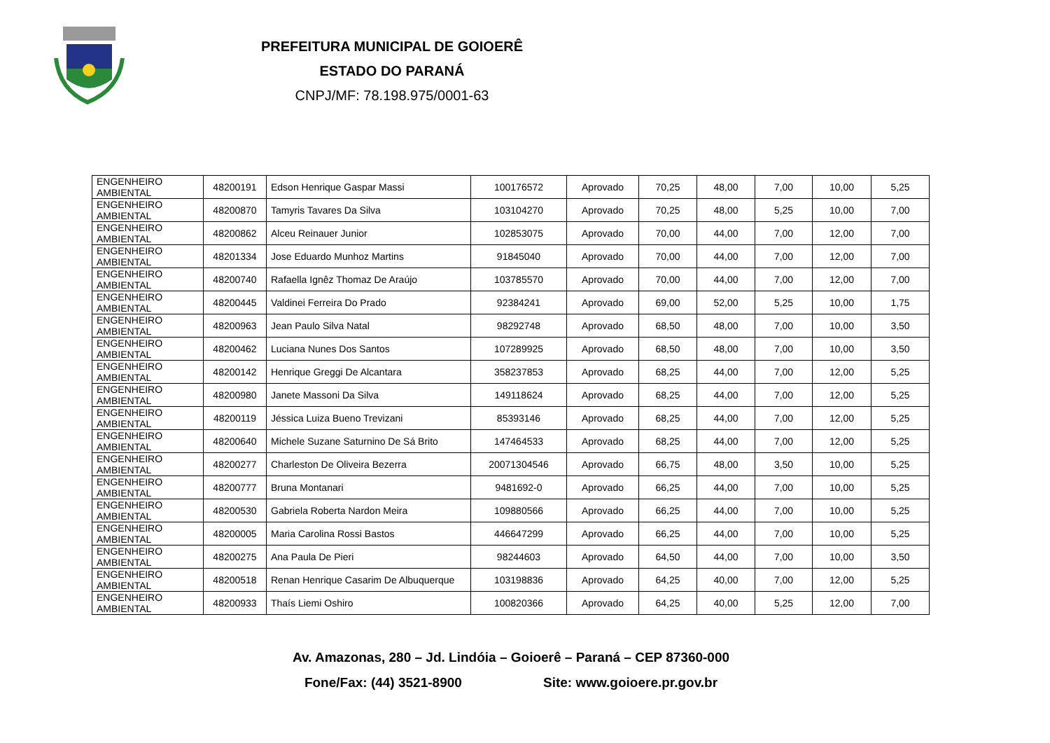PREFEITURA MUNICIPAL DE GOIOERÊ
ESTADO DO PARANÁ
CNPJ/MF: 78.198.975/0001-63
| ENGENHEIRO AMBIENTAL | 48200191 | Edson Henrique Gaspar Massi | 100176572 | Aprovado | 70,25 | 48,00 | 7,00 | 10,00 | 5,25 |
| ENGENHEIRO AMBIENTAL | 48200870 | Tamyris Tavares Da Silva | 103104270 | Aprovado | 70,25 | 48,00 | 5,25 | 10,00 | 7,00 |
| ENGENHEIRO AMBIENTAL | 48200862 | Alceu Reinauer Junior | 102853075 | Aprovado | 70,00 | 44,00 | 7,00 | 12,00 | 7,00 |
| ENGENHEIRO AMBIENTAL | 48201334 | Jose Eduardo Munhoz Martins | 91845040 | Aprovado | 70,00 | 44,00 | 7,00 | 12,00 | 7,00 |
| ENGENHEIRO AMBIENTAL | 48200740 | Rafaella Ignêz Thomaz De Araújo | 103785570 | Aprovado | 70,00 | 44,00 | 7,00 | 12,00 | 7,00 |
| ENGENHEIRO AMBIENTAL | 48200445 | Valdinei Ferreira Do Prado | 92384241 | Aprovado | 69,00 | 52,00 | 5,25 | 10,00 | 1,75 |
| ENGENHEIRO AMBIENTAL | 48200963 | Jean Paulo Silva Natal | 98292748 | Aprovado | 68,50 | 48,00 | 7,00 | 10,00 | 3,50 |
| ENGENHEIRO AMBIENTAL | 48200462 | Luciana Nunes Dos Santos | 107289925 | Aprovado | 68,50 | 48,00 | 7,00 | 10,00 | 3,50 |
| ENGENHEIRO AMBIENTAL | 48200142 | Henrique Greggi De Alcantara | 358237853 | Aprovado | 68,25 | 44,00 | 7,00 | 12,00 | 5,25 |
| ENGENHEIRO AMBIENTAL | 48200980 | Janete Massoni Da Silva | 149118624 | Aprovado | 68,25 | 44,00 | 7,00 | 12,00 | 5,25 |
| ENGENHEIRO AMBIENTAL | 48200119 | Jéssica Luiza Bueno Trevizani | 85393146 | Aprovado | 68,25 | 44,00 | 7,00 | 12,00 | 5,25 |
| ENGENHEIRO AMBIENTAL | 48200640 | Michele Suzane Saturnino De Sá Brito | 147464533 | Aprovado | 68,25 | 44,00 | 7,00 | 12,00 | 5,25 |
| ENGENHEIRO AMBIENTAL | 48200277 | Charleston De Oliveira Bezerra | 20071304546 | Aprovado | 66,75 | 48,00 | 3,50 | 10,00 | 5,25 |
| ENGENHEIRO AMBIENTAL | 48200777 | Bruna Montanari | 9481692-0 | Aprovado | 66,25 | 44,00 | 7,00 | 10,00 | 5,25 |
| ENGENHEIRO AMBIENTAL | 48200530 | Gabriela Roberta Nardon Meira | 109880566 | Aprovado | 66,25 | 44,00 | 7,00 | 10,00 | 5,25 |
| ENGENHEIRO AMBIENTAL | 48200005 | Maria Carolina Rossi Bastos | 446647299 | Aprovado | 66,25 | 44,00 | 7,00 | 10,00 | 5,25 |
| ENGENHEIRO AMBIENTAL | 48200275 | Ana Paula De Pieri | 98244603 | Aprovado | 64,50 | 44,00 | 7,00 | 10,00 | 3,50 |
| ENGENHEIRO AMBIENTAL | 48200518 | Renan Henrique Casarim De Albuquerque | 103198836 | Aprovado | 64,25 | 40,00 | 7,00 | 12,00 | 5,25 |
| ENGENHEIRO AMBIENTAL | 48200933 | Thaís Liemi Oshiro | 100820366 | Aprovado | 64,25 | 40,00 | 5,25 | 12,00 | 7,00 |
Av. Amazonas, 280 – Jd. Lindóia – Goioerê – Paraná – CEP 87360-000
Fone/Fax: (44) 3521-8900 Site: www.goioere.pr.gov.br